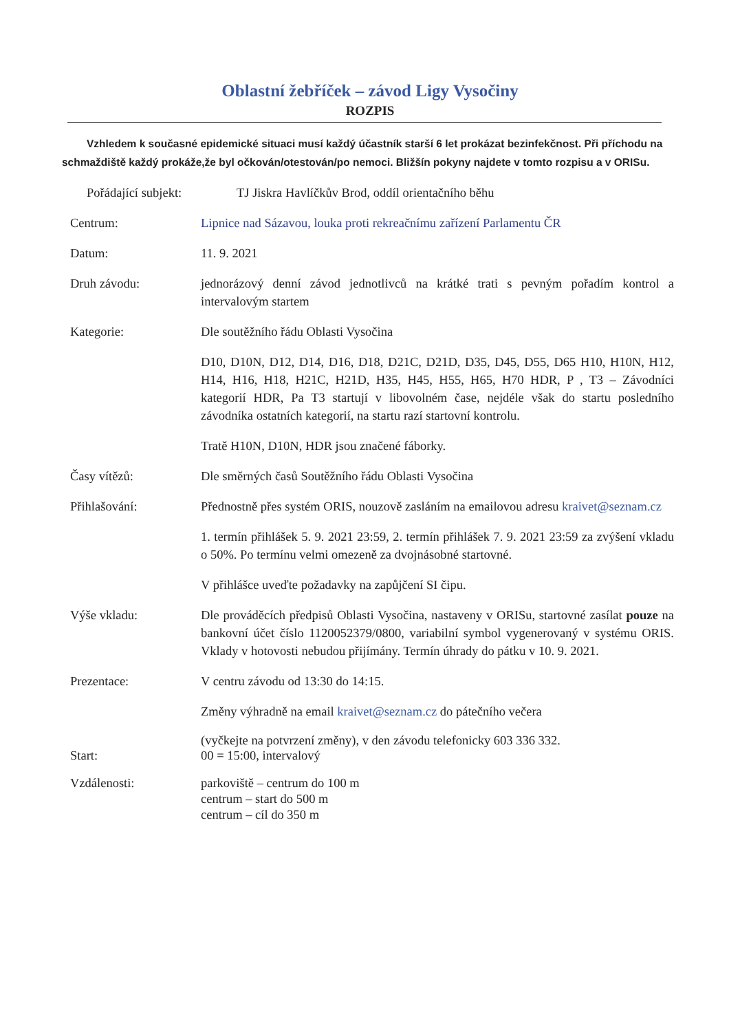Oblastní žebříček – závod Ligy Vysočiny
ROZPIS
Vzhledem k současné epidemické situaci musí každý účastník starší 6 let prokázat bezinfekčnost. Při příchodu na schmaždiště každý prokáže,že byl očkován/otestován/po nemoci. Bližšín pokyny najdete v tomto rozpisu a v ORISu.
Pořádající subjekt:
TJ Jiskra Havlíčkův Brod, oddíl orientačního běhu
Centrum: Lipnice nad Sázavou, louka proti rekreačnímu zařízení Parlamentu ČR
Datum: 11. 9. 2021
Druh závodu: jednorázový denní závod jednotlivců na krátké trati s pevným pořadím kontrol a intervalovým startem
Kategorie: Dle soutěžního řádu Oblasti Vysočina
D10, D10N, D12, D14, D16, D18, D21C, D21D, D35, D45, D55, D65 H10, H10N, H12, H14, H16, H18, H21C, H21D, H35, H45, H55, H65, H70 HDR, P , T3 – Závodníci kategorií HDR, Pa T3 startují v libovolném čase, nejdéle však do startu posledního závodníka ostatních kategorií, na startu razí startovní kontrolu.
Tratě H10N, D10N, HDR jsou značené fáborky.
Časy vítězů: Dle směrných časů Soutěžního řádu Oblasti Vysočina
Přihlašování: Přednostně přes systém ORIS, nouzově zasláním na emailovou adresu kraivet@seznam.cz
1. termín přihlášek 5. 9. 2021 23:59, 2. termín přihlášek 7. 9. 2021 23:59 za zvýšení vkladu o 50%. Po termínu velmi omezeně za dvojnásobné startovné.
V přihlášce uveďte požadavky na zapůjčení SI čipu.
Výše vkladu: Dle prováděcích předpisů Oblasti Vysočina, nastaveny v ORISu, startovné zasílat pouze na bankovní účet číslo 1120052379/0800, variabilní symbol vygenerovaný v systému ORIS. Vklady v hotovosti nebudou přijímány. Termín úhrady do pátku v 10. 9. 2021.
Prezentace: V centru závodu od 13:30 do 14:15.
Změny výhradně na email kraivet@seznam.cz do pátečního večera
Start:
(vyčkejte na potvrzení změny), v den závodu telefonicky 603 336 332.
00 = 15:00, intervalový
Vzdálenosti: parkoviště – centrum do 100 m
centrum – start do 500 m
centrum – cíl do 350 m